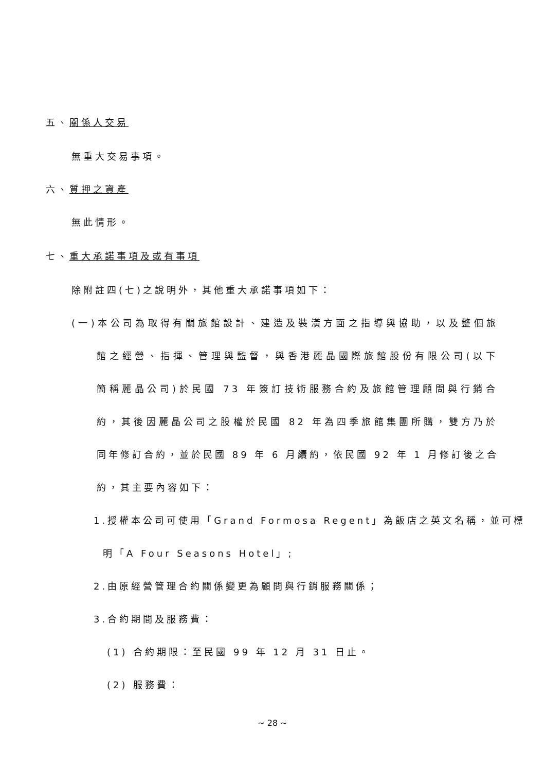五、關係人交易
無重大交易事項。
六、質押之資產
無此情形。
七、重大承諾事項及或有事項
除附註四(七)之說明外，其他重大承諾事項如下：
(一)本公司為取得有關旅館設計、建造及裝潢方面之指導與協助，以及整個旅
館之經營、指揮、管理與監督，與香港麗晶國際旅館股份有限公司(以下
簡稱麗晶公司)於民國 73 年簽訂技術服務合約及旅館管理顧問與行銷合
約，其後因麗晶公司之股權於民國 82 年為四季旅館集團所購，雙方乃於
同年修訂合約，並於民國 89 年 6 月續約，依民國 92 年 1 月修訂後之合
約，其主要內容如下：
1.授權本公司可使用「Grand Formosa Regent」為飯店之英文名稱，並可標
明「A Four Seasons Hotel」;
2.由原經營管理合約關係變更為顧問與行銷服務關係；
3.合約期間及服務費：
(1) 合約期限：至民國 99 年 12 月 31 日止。
(2) 服務費：
~ 28 ~